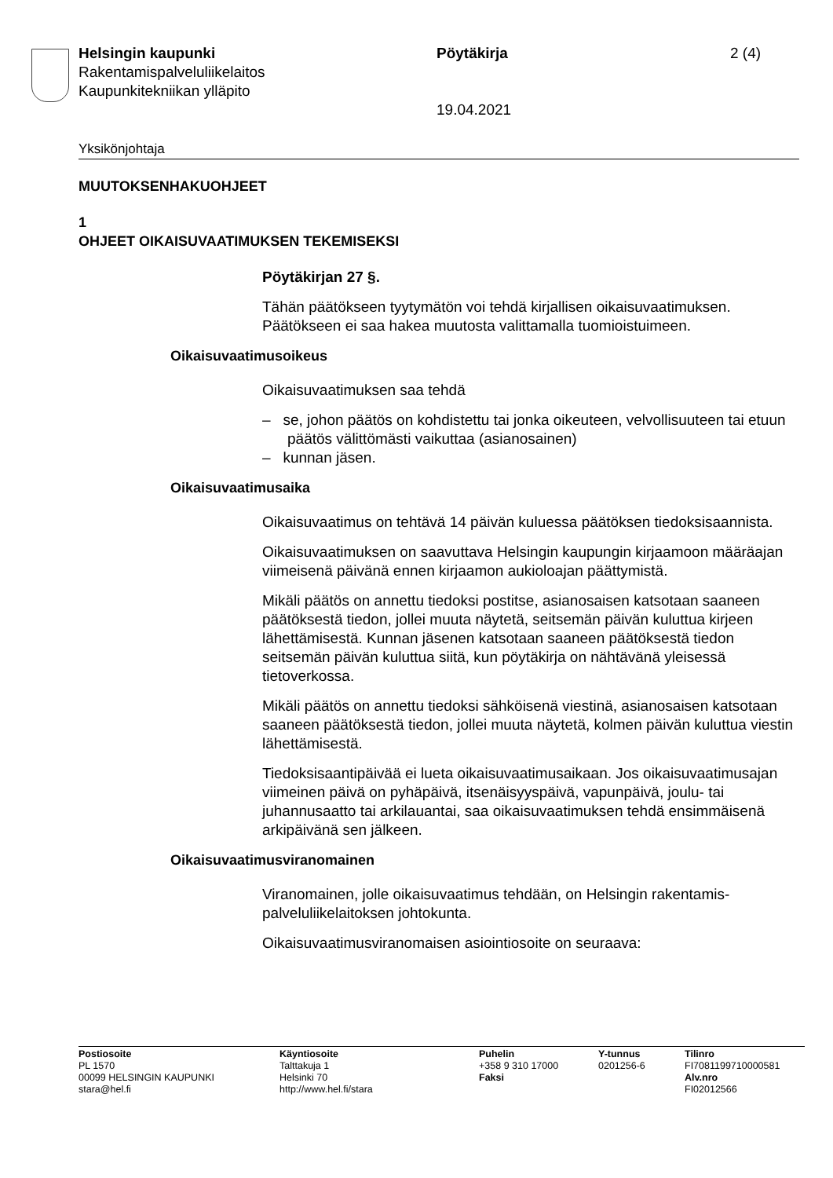Helsingin kaupunki
Rakentamispalveluliikelaitos
Kaupunkitekniikan ylläpito
Pöytäkirja 2 (4)
19.04.2021
Yksikönjohtaja
MUUTOKSENHAKUOHJEET
1
OHJEET OIKAISUVAATIMUKSEN TEKEMISEKSI
Pöytäkirjan 27 §.
Tähän päätökseen tyytymätön voi tehdä kirjallisen oikaisuvaatimuksen. Päätökseen ei saa hakea muutosta valittamalla tuomioistuimeen.
Oikaisuvaatimusoikeus
Oikaisuvaatimuksen saa tehdä
– se, johon päätös on kohdistettu tai jonka oikeuteen, velvollisuuteen tai etuun päätös välittömästi vaikuttaa (asianosainen)
– kunnan jäsen.
Oikaisuvaatimusaika
Oikaisuvaatimus on tehtävä 14 päivän kuluessa päätöksen tiedoksi­saannista.
Oikaisuvaatimuksen on saavuttava Helsingin kaupungin kirjaamoon määräajan viimeisenä päivänä ennen kirjaamon aukioloajan päättymis­tä.
Mikäli päätös on annettu tiedoksi postitse, asianosaisen katsotaan saaneen päätöksestä tiedon, jollei muuta näytetä, seitsemän päivän kuluttua kirjeen lähettämisestä. Kunnan jäsenen katsotaan saaneen päätöksestä tiedon seitsemän päivän kuluttua siitä, kun pöytäkirja on nähtävänä yleisessä tietoverkossa.
Mikäli päätös on annettu tiedoksi sähköisenä viestinä, asianosaisen katsotaan saaneen päätöksestä tiedon, jollei muuta näytetä, kolmen päivän kuluttua viestin lähettämisestä.
Tiedoksisaantipäivää ei lueta oikaisuvaatimusaikaan. Jos oikaisuvaati­musajan viimeinen päivä on pyhäpäivä, itsenäisyyspäivä, vapunpäivä, joulu- tai juhannusaatto tai arkilauantai, saa oikaisuvaatimuksen tehdä ensimmäisenä arkipäivänä sen jälkeen.
Oikaisuvaatimusviranomainen
Viranomainen, jolle oikaisuvaatimus tehdään, on Helsingin rakentamis­palveluliikelaitoksen johtokunta.
Oikaisuvaatimusviranomaisen asiointiosoite on seuraava:
Postiosoite
PL 1570
00099 HELSINGIN KAUPUNKI
stara@hel.fi
Käyntiosoite
Talttakuja 1
Helsinki 70
http://www.hel.fi/stara
Puhelin
+358 9 310 17000
Faksi
Y-tunnus
0201256-6
Tilinro
FI7081199710000581
Alv.nro
FI02012566